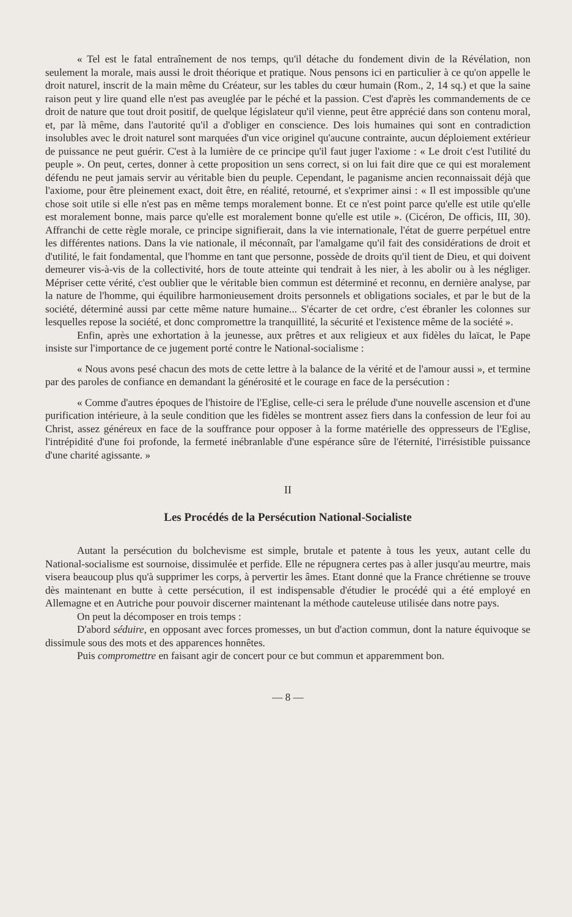« Tel est le fatal entraînement de nos temps, qu'il détache du fondement divin de la Révélation, non seulement la morale, mais aussi le droit théorique et pratique. Nous pensons ici en particulier à ce qu'on appelle le droit naturel, inscrit de la main même du Créateur, sur les tables du cœur humain (Rom., 2, 14 sq.) et que la saine raison peut y lire quand elle n'est pas aveuglée par le péché et la passion. C'est d'après les commandements de ce droit de nature que tout droit positif, de quelque législateur qu'il vienne, peut être apprécié dans son contenu moral, et, par là même, dans l'autorité qu'il a d'obliger en conscience. Des lois humaines qui sont en contradiction insolubles avec le droit naturel sont marquées d'un vice originel qu'aucune contrainte, aucun déploiement extérieur de puissance ne peut guérir. C'est à la lumière de ce principe qu'il faut juger l'axiome : « Le droit c'est l'utilité du peuple ». On peut, certes, donner à cette proposition un sens correct, si on lui fait dire que ce qui est moralement défendu ne peut jamais servir au véritable bien du peuple. Cependant, le paganisme ancien reconnaissait déjà que l'axiome, pour être pleinement exact, doit être, en réalité, retourné, et s'exprimer ainsi : « Il est impossible qu'une chose soit utile si elle n'est pas en même temps moralement bonne. Et ce n'est point parce qu'elle est utile qu'elle est moralement bonne, mais parce qu'elle est moralement bonne qu'elle est utile ». (Cicéron, De officis, III, 30). Affranchi de cette règle morale, ce principe signifierait, dans la vie internationale, l'état de guerre perpétuel entre les différentes nations. Dans la vie nationale, il méconnaît, par l'amalgame qu'il fait des considérations de droit et d'utilité, le fait fondamental, que l'homme en tant que personne, possède de droits qu'il tient de Dieu, et qui doivent demeurer vis-à-vis de la collectivité, hors de toute atteinte qui tendrait à les nier, à les abolir ou à les négliger. Mépriser cette vérité, c'est oublier que le véritable bien commun est déterminé et reconnu, en dernière analyse, par la nature de l'homme, qui équilibre harmonieusement droits personnels et obligations sociales, et par le but de la société, déterminé aussi par cette même nature humaine... S'écarter de cet ordre, c'est ébranler les colonnes sur lesquelles repose la société, et donc compromettre la tranquillité, la sécurité et l'existence même de la société ».
Enfin, après une exhortation à la jeunesse, aux prêtres et aux religieux et aux fidèles du laïcat, le Pape insiste sur l'importance de ce jugement porté contre le National-socialisme :
« Nous avons pesé chacun des mots de cette lettre à la balance de la vérité et de l'amour aussi », et termine par des paroles de confiance en demandant la générosité et le courage en face de la persécution :
« Comme d'autres époques de l'histoire de l'Eglise, celle-ci sera le prélude d'une nouvelle ascension et d'une purification intérieure, à la seule condition que les fidèles se montrent assez fiers dans la confession de leur foi au Christ, assez généreux en face de la souffrance pour opposer à la forme matérielle des oppresseurs de l'Eglise, l'intrépidité d'une foi profonde, la fermeté inébranlable d'une espérance sûre de l'éternité, l'irrésistible puissance d'une charité agissante. »
II
Les Procédés de la Persécution National-Socialiste
Autant la persécution du bolchevisme est simple, brutale et patente à tous les yeux, autant celle du National-socialisme est sournoise, dissimulée et perfide. Elle ne répugnera certes pas à aller jusqu'au meurtre, mais visera beaucoup plus qu'à supprimer les corps, à pervertir les âmes. Etant donné que la France chrétienne se trouve dès maintenant en butte à cette persécution, il est indispensable d'étudier le procédé qui a été employé en Allemagne et en Autriche pour pouvoir discerner maintenant la méthode cauteleuse utilisée dans notre pays.
On peut la décomposer en trois temps :
D'abord séduire, en opposant avec forces promesses, un but d'action commun, dont la nature équivoque se dissimule sous des mots et des apparences honnêtes.
Puis compromettre en faisant agir de concert pour ce but commun et apparemment bon.
— 8 —